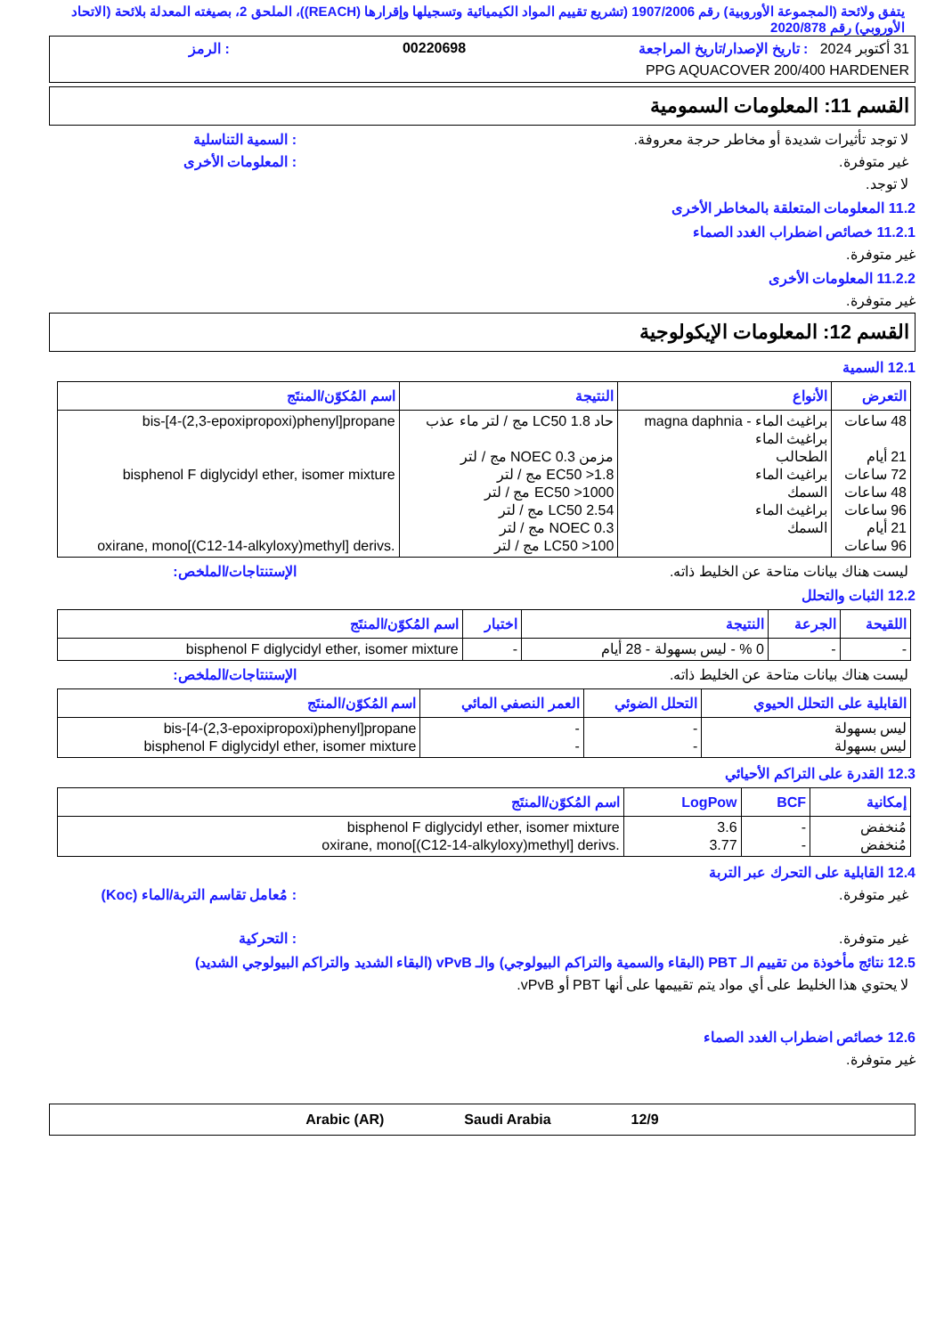يتفق ولائحة (المجموعة الأوروبية) رقم 1907/2006 (تشريع تقييم المواد الكيميائية وتسجيلها وإقرارها (REACH))، الملحق 2، بصيغته المعدلة بلائحة (الاتحاد الأوروبي) رقم 2020/878
31 أكتوبر 2024 : تاريخ الإصدار/تاريخ المراجعة 00220698: الرمز
PPG AQUACOVER 200/400 HARDENER
القسم 11: المعلومات السمومية
لا توجد تأثيرات شديدة أو مخاطر حرجة معروفة.: السمية التناسلية
غير متوفرة.: المعلومات الأخرى
لا توجد.
11.2 المعلومات المتعلقة بالمخاطر الأخرى
11.2.1 خصائص اضطراب الغدد الصماء
غير متوفرة.
11.2.2 المعلومات الأخرى
غير متوفرة.
القسم 12: المعلومات الإيكولوجية
12.1 السمية
| التعرض | الأنواع | النتيجة | اسم المُكوّن/المنتَج |
| --- | --- | --- | --- |
| 48 ساعات 21 أيام 72 ساعات 48 ساعات 96 ساعات 21 أيام 96 ساعات | براغيث الماء - magna daphnia براغيث الماء الطحالب براغيث الماء السمك براغيث الماء السمك | حاد LC50 1.8 مج / لتر ماء عذب مزمن NOEC 0.3 مج / لتر EC50 >1.8 مج / لتر EC50 >1000 مج / لتر LC50 2.54 مج / لتر NOEC 0.3 مج / لتر LC50 >100 مج / لتر | bis-[4-(2,3-epoxipropoxi)phenyl]propane bisphenol F diglycidyl ether, isomer mixture oxirane, mono[(C12-14-alkyloxy)methyl] derivs. |
ليست هناك بيانات متاحة عن الخليط ذاته. الإستنتاجات/الملخص:
12.2 الثبات والتحلل
| اللقيحة | الجرعة | النتيجة | اختبار | اسم المُكوّن/المنتَج |
| --- | --- | --- | --- | --- |
| - | - | 0 % - ليس بسهولة - 28 أيام | - | bisphenol F diglycidyl ether, isomer mixture |
ليست هناك بيانات متاحة عن الخليط ذاته. الإستنتاجات/الملخص:
| القابلية على التحلل الحيوي | التحلل الضوئي | العمر النصفي المائي | اسم المُكوّن/المنتَج |
| --- | --- | --- | --- |
| ليس بسهولة ليس بسهولة | - - | - - | bis-[4-(2,3-epoxipropoxi)phenyl]propane bisphenol F diglycidyl ether, isomer mixture |
12.3 القدرة على التراكم الأحيائي
| إمكانية | BCF | LogPow | اسم المُكوّن/المنتَج |
| --- | --- | --- | --- |
| مُنخفض مُنخفض | - - | 3.6 3.77 | bisphenol F diglycidyl ether, isomer mixture oxirane, mono[(C12-14-alkyloxy)methyl] derivs. |
12.4 القابلية على التحرك عبر التربة
غير متوفرة.: مُعامل تقاسم التربة/الماء (Koc)
غير متوفرة.: التحركية
12.5 نتائج مأخوذة من تقييم الـ PBT (البقاء والسمية والتراكم البيولوجي) والـ vPvB (البقاء الشديد والتراكم البيولوجي الشديد)
لا يحتوي هذا الخليط على أي مواد يتم تقييمها على أنها PBT أو vPvB.
12.6 خصائص اضطراب الغدد الصماء
غير متوفرة.
Arabic (AR) Saudi Arabia 12/9